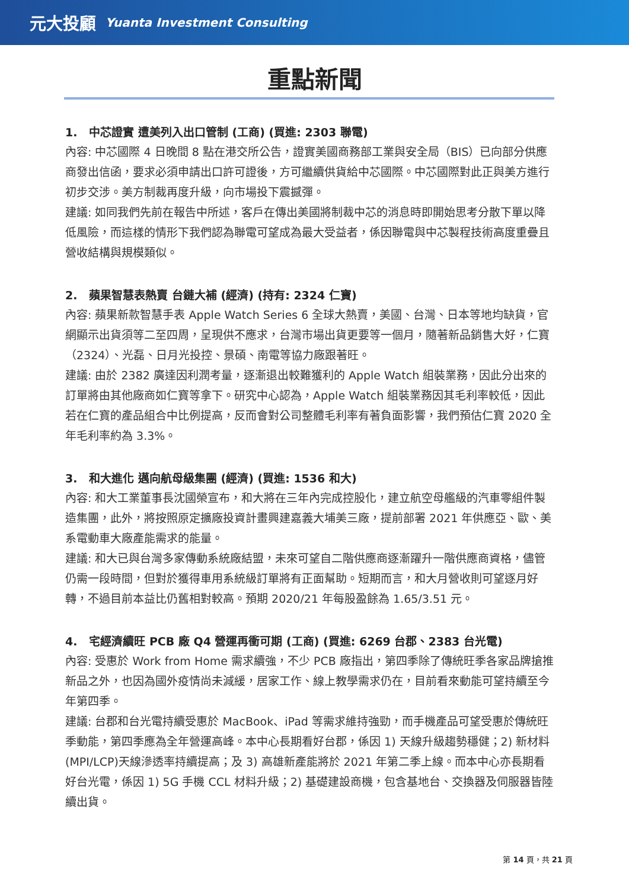元大投顧 Yuanta Investment Consulting
重點新聞
1. 中芯證實 遭美列入出口管制 (工商) (買進: 2303 聯電)
內容: 中芯國際 4 日晚間 8 點在港交所公告，證實美國商務部工業與安全局（BIS）已向部分供應商發出信函，要求必須申請出口許可證後，方可繼續供貨給中芯國際。中芯國際對此正與美方進行初步交涉。美方制裁再度升級，向市場投下震撼彈。
建議: 如同我們先前在報告中所述，客戶在傳出美國將制裁中芯的消息時即開始思考分散下單以降低風險，而這樣的情形下我們認為聯電可望成為最大受益者，係因聯電與中芯製程技術高度重疊且營收結構與規模類似。
2. 蘋果智慧表熱賣 台鏈大補 (經濟) (持有: 2324 仁寶)
內容: 蘋果新款智慧手表 Apple Watch Series 6 全球大熱賣，美國、台灣、日本等地均缺貨，官網顯示出貨須等二至四周，呈現供不應求，台灣市場出貨更要等一個月，隨著新品銷售大好，仁寶（2324）、光磊、日月光投控、景碩、南電等協力廠跟著旺。
建議: 由於 2382 廣達因利潤考量，逐漸退出較難獲利的 Apple Watch 組裝業務，因此分出來的訂單將由其他廠商如仁寶等拿下。研究中心認為，Apple Watch 組裝業務因其毛利率較低，因此若在仁寶的產品組合中比例提高，反而會對公司整體毛利率有著負面影響，我們預估仁寶 2020 全年毛利率約為 3.3%。
3. 和大進化 邁向航母級集團 (經濟) (買進: 1536 和大)
內容: 和大工業董事長沈國榮宣布，和大將在三年內完成控股化，建立航空母艦級的汽車零組件製造集團，此外，將按照原定擴廠投資計畫興建嘉義大埔美三廠，提前部署 2021 年供應亞、歐、美系電動車大廠產能需求的能量。
建議: 和大已與台灣多家傳動系統廠結盟，未來可望自二階供應商逐漸躍升一階供應商資格，儘管仍需一段時間，但對於獲得車用系統級訂單將有正面幫助。短期而言，和大月營收則可望逐月好轉，不過目前本益比仍舊相對較高。預期 2020/21 年每股盈餘為 1.65/3.51 元。
4. 宅經濟續旺 PCB 廠 Q4 營運再衝可期 (工商) (買進: 6269 台郡、2383 台光電)
內容: 受惠於 Work from Home 需求續強，不少 PCB 廠指出，第四季除了傳統旺季各家品牌搶推新品之外，也因為國外疫情尚未減緩，居家工作、線上教學需求仍在，目前看來動能可望持續至今年第四季。
建議: 台郡和台光電持續受惠於 MacBook、iPad 等需求維持強勁，而手機產品可望受惠於傳統旺季動能，第四季應為全年營運高峰。本中心長期看好台郡，係因 1) 天線升級趨勢穩健；2) 新材料(MPI/LCP)天線滲透率持續提高；及 3) 高雄新產能將於 2021 年第二季上線。而本中心亦長期看好台光電，係因 1) 5G 手機 CCL 材料升級；2) 基礎建設商機，包含基地台、交換器及伺服器皆陸續出貨。
第 14 頁，共 21 頁